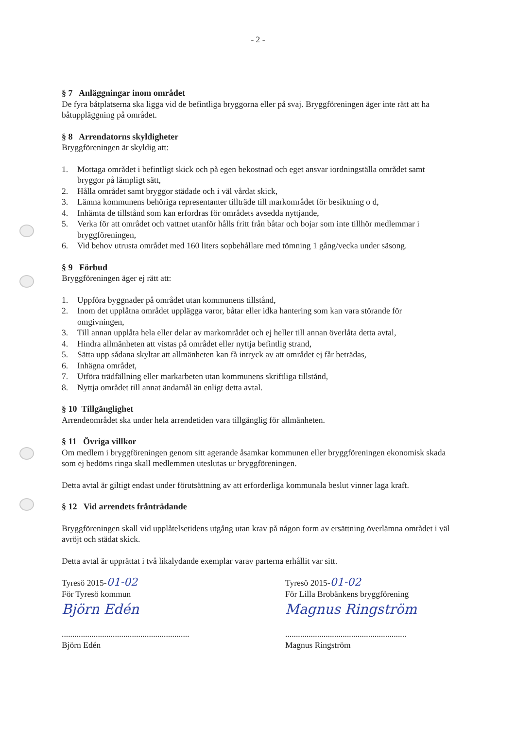- 2 -
§ 7 Anläggningar inom området
De fyra båtplatserna ska ligga vid de befintliga bryggorna eller på svaj. Bryggföreningen äger inte rätt att ha båtuppläggning på området.
§ 8 Arrendatorns skyldigheter
Bryggföreningen är skyldig att:
1. Mottaga området i befintligt skick och på egen bekostnad och eget ansvar iordningställa området samt bryggor på lämpligt sätt,
2. Hålla området samt bryggor städade och i väl vårdat skick,
3. Lämna kommunens behöriga representanter tillträde till markområdet för besiktning o d,
4. Inhämta de tillstånd som kan erfordras för områdets avsedda nyttjande,
5. Verka för att området och vattnet utanför hålls fritt från båtar och bojar som inte tillhör medlemmar i bryggföreningen,
6. Vid behov utrusta området med 160 liters sopbehållare med tömning 1 gång/vecka under säsong.
§ 9 Förbud
Bryggföreningen äger ej rätt att:
1. Uppföra byggnader på området utan kommunens tillstånd,
2. Inom det upplåtna området upplägga varor, båtar eller idka hantering som kan vara störande för omgivningen,
3. Till annan upplåta hela eller delar av markområdet och ej heller till annan överlåta detta avtal,
4. Hindra allmänheten att vistas på området eller nyttja befintlig strand,
5. Sätta upp sådana skyltar att allmänheten kan få intryck av att området ej får beträdas,
6. Inhägna området,
7. Utföra trädfällning eller markarbeten utan kommunens skriftliga tillstånd,
8. Nyttja området till annat ändamål än enligt detta avtal.
§ 10 Tillgänglighet
Arrendeområdet ska under hela arrendetiden vara tillgänglig för allmänheten.
§ 11 Övriga villkor
Om medlem i bryggföreningen genom sitt agerande åsamkar kommunen eller bryggföreningen ekonomisk skada som ej bedöms ringa skall medlemmen uteslutas ur bryggföreningen.
Detta avtal är giltigt endast under förutsättning av att erforderliga kommunala beslut vinner laga kraft.
§ 12 Vid arrendets frånträdande
Bryggföreningen skall vid upplåtelsetidens utgång utan krav på någon form av ersättning överlämna området i väl avröjt och städat skick.
Detta avtal är upprättat i två likalydande exemplar varav parterna erhållit var sitt.
Tyresö 2015-01-02
För Tyresö kommun
Björn Edén
............................................................
Björn Edén
Tyresö 2015-01-02
För Lilla Brobänkens bryggförening
Magnus Ringström
.........................................................
Magnus Ringström